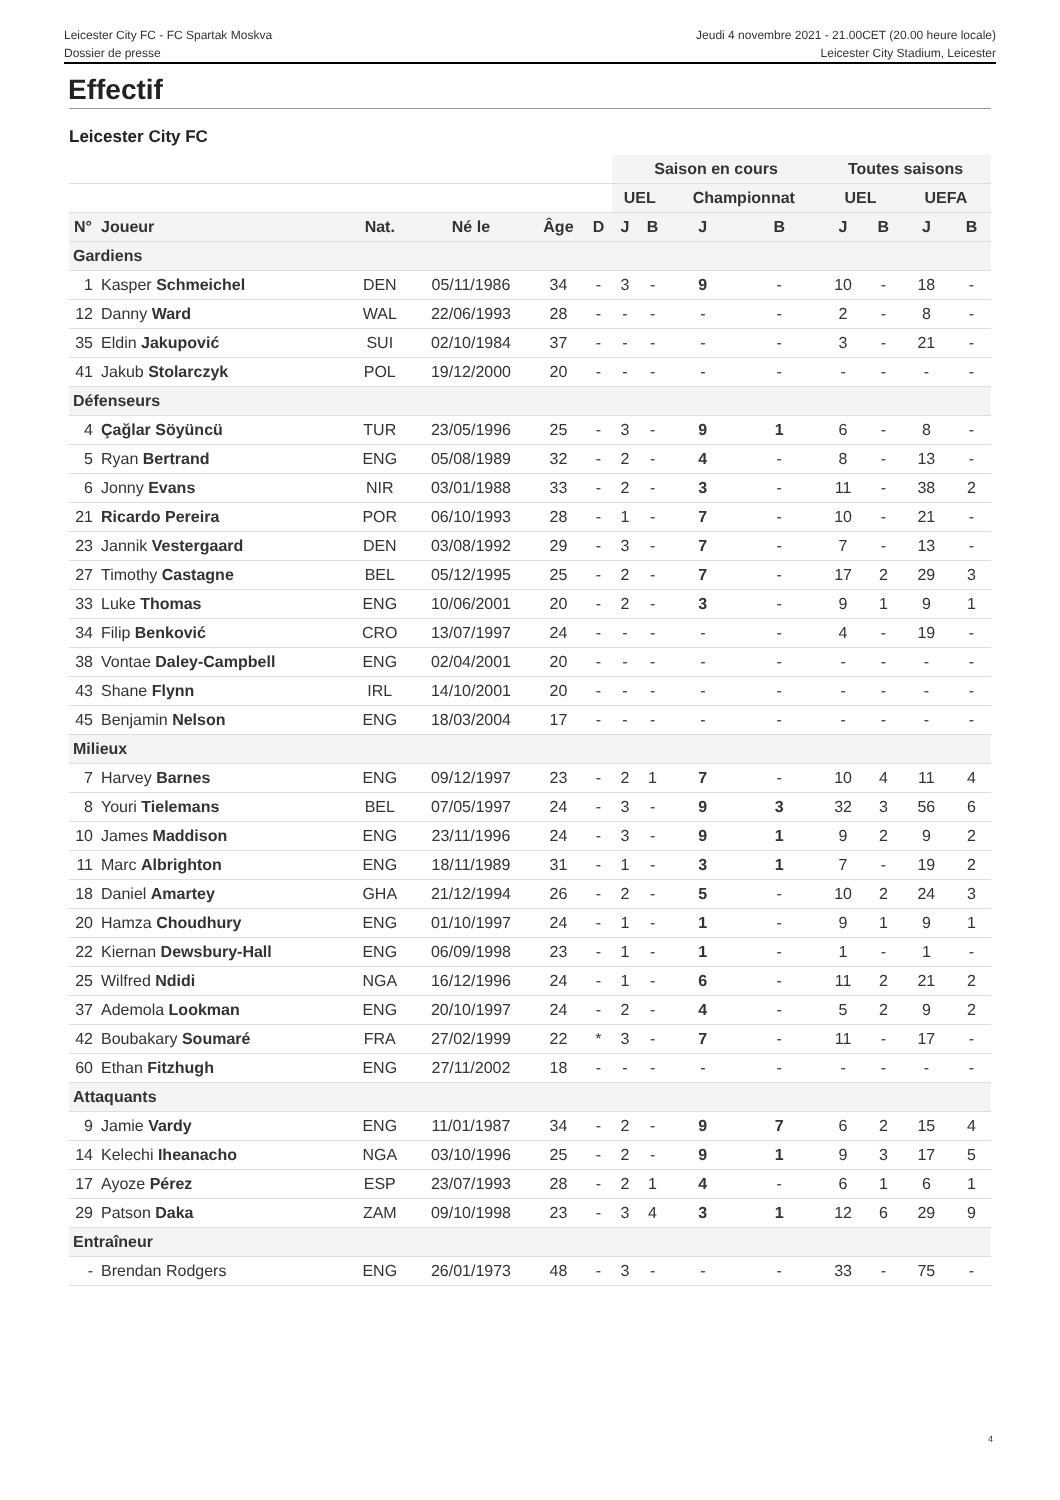Leicester City FC - FC Spartak Moskva
Dossier de presse
Jeudi 4 novembre 2021 - 21.00CET (20.00 heure locale)
Leicester City Stadium, Leicester
Effectif
Leicester City FC
| | | | | | | Saison en cours | | | | Toutes saisons | | | |
| --- | --- | --- | --- | --- | --- | --- | --- | --- | --- | --- | --- | --- | --- |
| | | | | | | UEL | | Championnat | | UEL | | UEFA | |
| N° | Joueur | Nat. | Né le | Âge | D | J | B | J | B | J | B | J | B |
| Gardiens | | | | | | | | | | | | | |
| 1 | Kasper Schmeichel | DEN | 05/11/1986 | 34 | - | 3 | - | 9 | - | 10 | - | 18 | - |
| 12 | Danny Ward | WAL | 22/06/1993 | 28 | - | - | - | - | - | 2 | - | 8 | - |
| 35 | Eldin Jakupović | SUI | 02/10/1984 | 37 | - | - | - | - | - | 3 | - | 21 | - |
| 41 | Jakub Stolarczyk | POL | 19/12/2000 | 20 | - | - | - | - | - | - | - | - | - |
| Défenseurs | | | | | | | | | | | | | |
| 4 | Çağlar Söyüncü | TUR | 23/05/1996 | 25 | - | 3 | - | 9 | 1 | 6 | - | 8 | - |
| 5 | Ryan Bertrand | ENG | 05/08/1989 | 32 | - | 2 | - | 4 | - | 8 | - | 13 | - |
| 6 | Jonny Evans | NIR | 03/01/1988 | 33 | - | 2 | - | 3 | - | 11 | - | 38 | 2 |
| 21 | Ricardo Pereira | POR | 06/10/1993 | 28 | - | 1 | - | 7 | - | 10 | - | 21 | - |
| 23 | Jannik Vestergaard | DEN | 03/08/1992 | 29 | - | 3 | - | 7 | - | 7 | - | 13 | - |
| 27 | Timothy Castagne | BEL | 05/12/1995 | 25 | - | 2 | - | 7 | - | 17 | 2 | 29 | 3 |
| 33 | Luke Thomas | ENG | 10/06/2001 | 20 | - | 2 | - | 3 | - | 9 | 1 | 9 | 1 |
| 34 | Filip Benković | CRO | 13/07/1997 | 24 | - | - | - | - | - | 4 | - | 19 | - |
| 38 | Vontae Daley-Campbell | ENG | 02/04/2001 | 20 | - | - | - | - | - | - | - | - | - |
| 43 | Shane Flynn | IRL | 14/10/2001 | 20 | - | - | - | - | - | - | - | - | - |
| 45 | Benjamin Nelson | ENG | 18/03/2004 | 17 | - | - | - | - | - | - | - | - | - |
| Milieux | | | | | | | | | | | | | |
| 7 | Harvey Barnes | ENG | 09/12/1997 | 23 | - | 2 | 1 | 7 | - | 10 | 4 | 11 | 4 |
| 8 | Youri Tielemans | BEL | 07/05/1997 | 24 | - | 3 | - | 9 | 3 | 32 | 3 | 56 | 6 |
| 10 | James Maddison | ENG | 23/11/1996 | 24 | - | 3 | - | 9 | 1 | 9 | 2 | 9 | 2 |
| 11 | Marc Albrighton | ENG | 18/11/1989 | 31 | - | 1 | - | 3 | 1 | 7 | - | 19 | 2 |
| 18 | Daniel Amartey | GHA | 21/12/1994 | 26 | - | 2 | - | 5 | - | 10 | 2 | 24 | 3 |
| 20 | Hamza Choudhury | ENG | 01/10/1997 | 24 | - | 1 | - | 1 | - | 9 | 1 | 9 | 1 |
| 22 | Kiernan Dewsbury-Hall | ENG | 06/09/1998 | 23 | - | 1 | - | 1 | - | 1 | - | 1 | - |
| 25 | Wilfred Ndidi | NGA | 16/12/1996 | 24 | - | 1 | - | 6 | - | 11 | 2 | 21 | 2 |
| 37 | Ademola Lookman | ENG | 20/10/1997 | 24 | - | 2 | - | 4 | - | 5 | 2 | 9 | 2 |
| 42 | Boubakary Soumaré | FRA | 27/02/1999 | 22 | * | 3 | - | 7 | - | 11 | - | 17 | - |
| 60 | Ethan Fitzhugh | ENG | 27/11/2002 | 18 | - | - | - | - | - | - | - | - | - |
| Attaquants | | | | | | | | | | | | | |
| 9 | Jamie Vardy | ENG | 11/01/1987 | 34 | - | 2 | - | 9 | 7 | 6 | 2 | 15 | 4 |
| 14 | Kelechi Iheanacho | NGA | 03/10/1996 | 25 | - | 2 | - | 9 | 1 | 9 | 3 | 17 | 5 |
| 17 | Ayoze Pérez | ESP | 23/07/1993 | 28 | - | 2 | 1 | 4 | - | 6 | 1 | 6 | 1 |
| 29 | Patson Daka | ZAM | 09/10/1998 | 23 | - | 3 | 4 | 3 | 1 | 12 | 6 | 29 | 9 |
| Entraîneur | | | | | | | | | | | | | |
| - | Brendan Rodgers | ENG | 26/01/1973 | 48 | - | 3 | - | - | - | 33 | - | 75 | - |
4